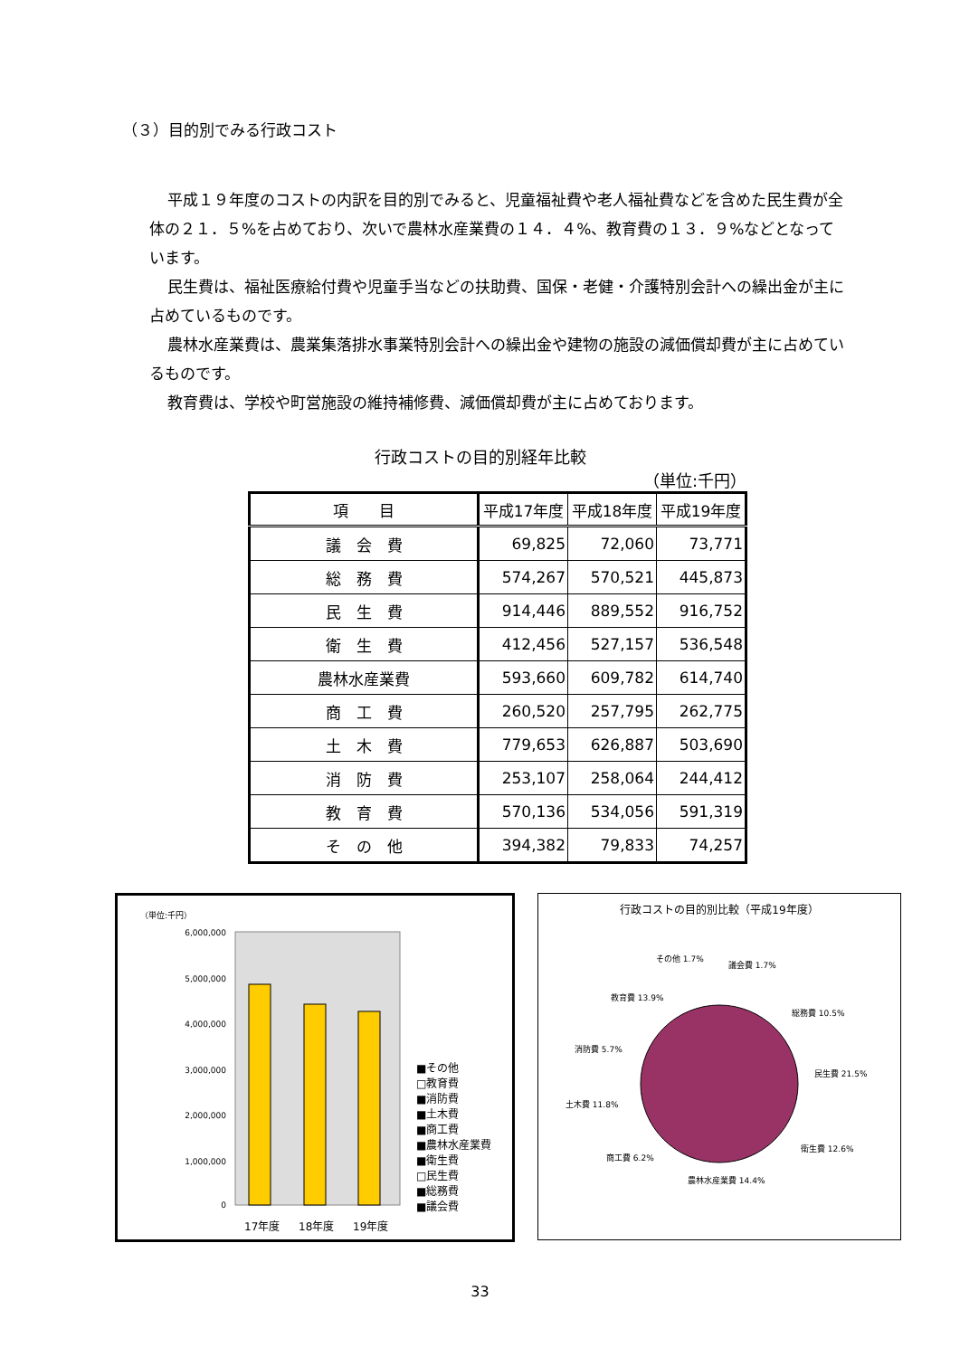（３）目的別でみる行政コスト
平成１９年度のコストの内訳を目的別でみると、児童福祉費や老人福祉費などを含めた民生費が全体の２１．５%を占めており、次いで農林水産業費の１４．４%、教育費の１３．９%などとなっています。
民生費は、福祉医療給付費や児童手当などの扶助費、国保・老健・介護特別会計への繰出金が主に占めているものです。
農林水産業費は、農業集落排水事業特別会計への繰出金や建物の施設の減価償却費が主に占めているものです。
教育費は、学校や町営施設の維持補修費、減価償却費が主に占めております。
行政コストの目的別経年比較
（単位:千円）
| 項 目 | 平成17年度 | 平成18年度 | 平成19年度 |
| --- | --- | --- | --- |
| 議 会 費 | 69,825 | 72,060 | 73,771 |
| 総 務 費 | 574,267 | 570,521 | 445,873 |
| 民 生 費 | 914,446 | 889,552 | 916,752 |
| 衛 生 費 | 412,456 | 527,157 | 536,548 |
| 農林水産業費 | 593,660 | 609,782 | 614,740 |
| 商 工 費 | 260,520 | 257,795 | 262,775 |
| 土 木 費 | 779,653 | 626,887 | 503,690 |
| 消 防 費 | 253,107 | 258,064 | 244,412 |
| 教 育 費 | 570,136 | 534,056 | 591,319 |
| そ の 他 | 394,382 | 79,833 | 74,257 |
（単位:千円）
6,000,000
5,000,000
4,000,000
3,000,000
2,000,000
1,000,000
0
17年度
18年度
19年度
■その他
□教育費
■消防費
■土木費
■商工費
■農林水産業費
■衛生費
□民生費
■総務費
■議会費
行政コストの目的別比較（平成19年度）
その他 1.7%
議会費 1.7%
総務費 10.5%
民生費 21.5%
衛生費 12.6%
農林水産業費 14.4%
商工費 6.2%
土木費 11.8%
消防費 5.7%
教育費 13.9%
33